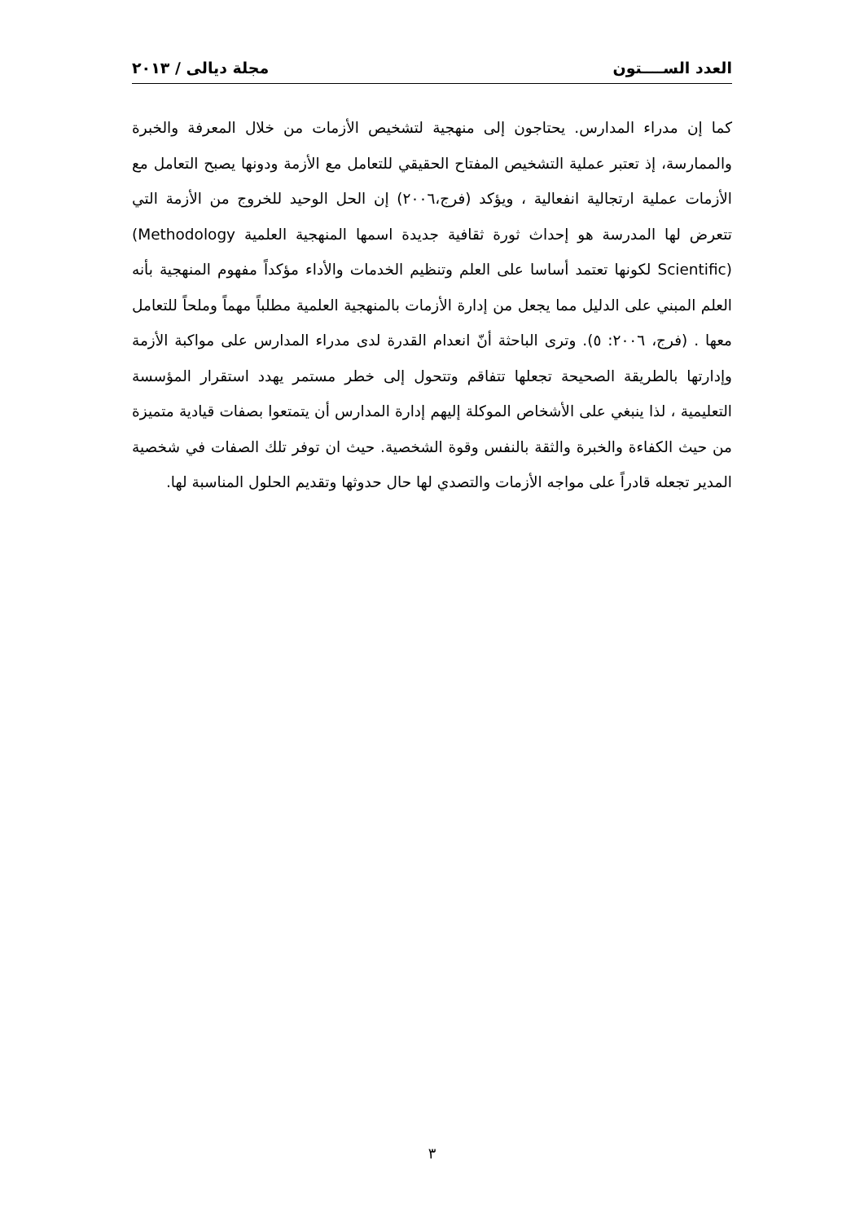العدد الســــتون مجلة ديالى / ٢٠١٣
كما إن مدراء المدارس. يحتاجون إلى منهجية لتشخيص الأزمات من خلال المعرفة والخبرة والممارسة، إذ تعتبر عملية التشخيص المفتاح الحقيقي للتعامل مع الأزمة ودونها يصبح التعامل مع الأزمات عملية ارتجالية انفعالية ، ويؤكد (فرج،٢٠٠٦) إن الحل الوحيد للخروج من الأزمة التي تتعرض لها المدرسة هو إحداث ثورة ثقافية جديدة اسمها المنهجية العلمية (Methodology Scientific) لكونها تعتمد أساسا على العلم وتنظيم الخدمات والأداء مؤكداً مفهوم المنهجية بأنه العلم المبني على الدليل مما يجعل من إدارة الأزمات بالمنهجية العلمية مطلباً مهماً وملحاً للتعامل معها . (فرج، ٢٠٠٦: ٥). وترى الباحثة أنّ انعدام القدرة لدى مدراء المدارس على مواكبة الأزمة وإدارتها بالطريقة الصحيحة تجعلها تتفاقم وتتحول إلى خطر مستمر يهدد استقرار المؤسسة التعليمية ، لذا ينبغي على الأشخاص الموكلة إليهم إدارة المدارس أن يتمتعوا بصفات قيادية متميزة من حيث الكفاءة والخبرة والثقة بالنفس وقوة الشخصية. حيث ان توفر تلك الصفات في شخصية المدير تجعله قادراً على مواجه الأزمات والتصدي لها حال حدوثها وتقديم الحلول المناسبة لها.
٣